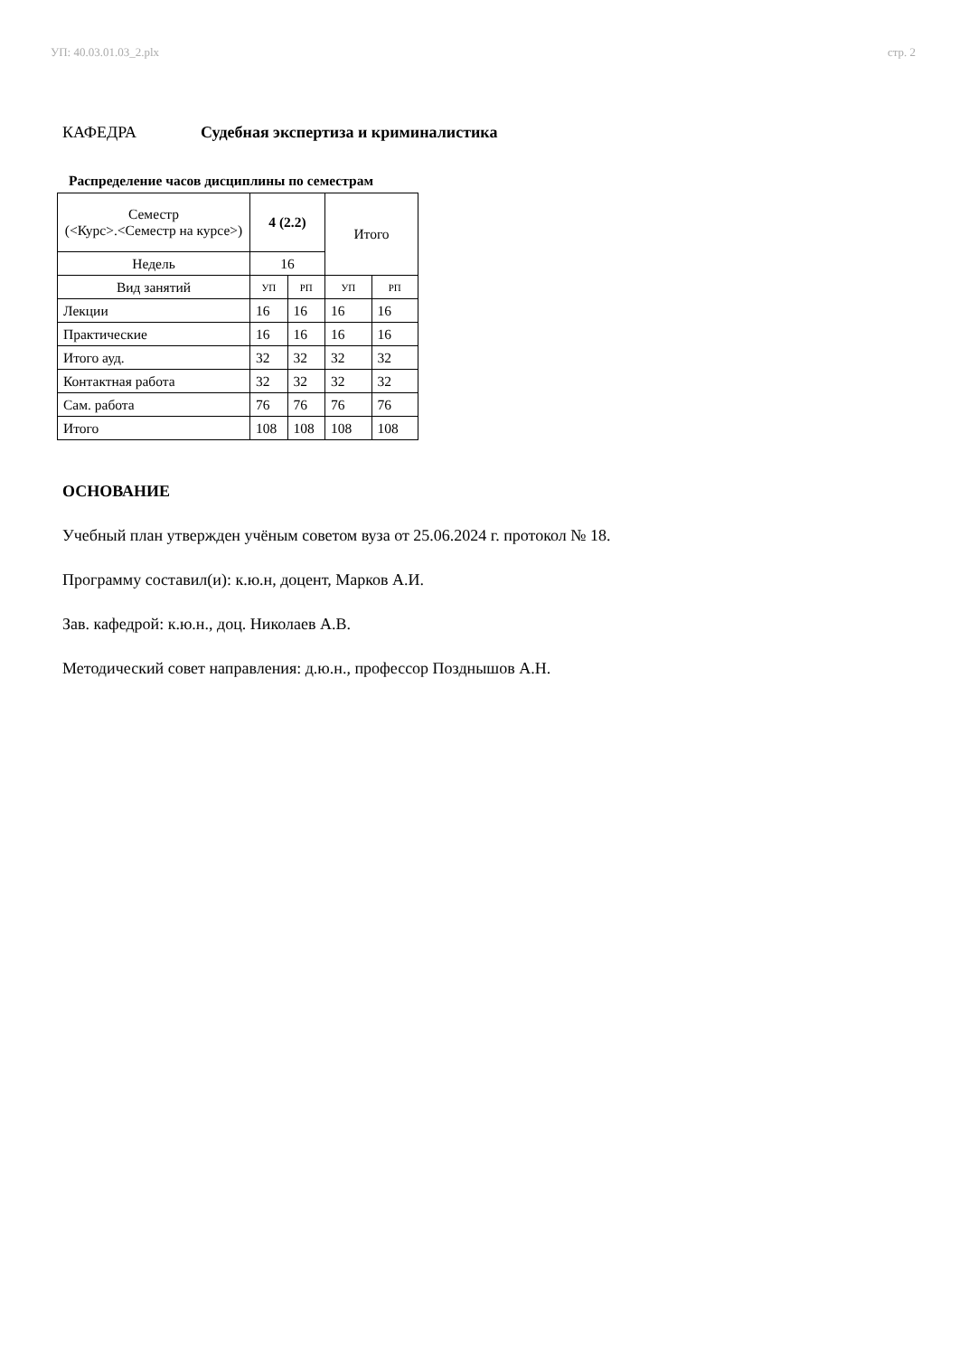УП: 40.03.01.03_2.plx стр. 2
КАФЕДРА Судебная экспертиза и криминалистика
Распределение часов дисциплины по семестрам
| Семестр (<Курс>.<Семестр на курсе>) | 4 (2.2) | | Итого | |
| --- | --- | --- | --- | --- |
| Недель | 16 | | | |
| Вид занятий | УП | РП | УП | РП |
| Лекции | 16 | 16 | 16 | 16 |
| Практические | 16 | 16 | 16 | 16 |
| Итого ауд. | 32 | 32 | 32 | 32 |
| Контактная работа | 32 | 32 | 32 | 32 |
| Сам. работа | 76 | 76 | 76 | 76 |
| Итого | 108 | 108 | 108 | 108 |
ОСНОВАНИЕ
Учебный план утвержден учёным советом вуза от 25.06.2024 г. протокол № 18.
Программу составил(и): к.ю.н, доцент, Марков А.И.
Зав. кафедрой: к.ю.н., доц. Николаев А.В.
Методический совет направления: д.ю.н., профессор Позднышов А.Н.